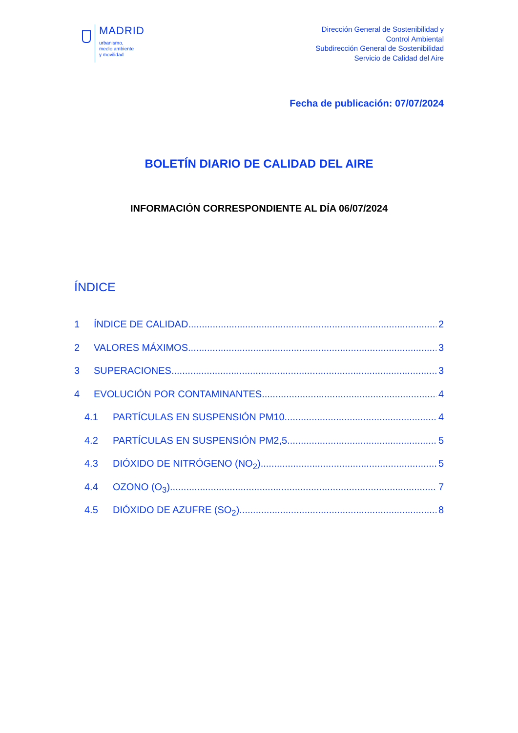MADRID
urbanismo,
medio ambiente
y movilidad
Dirección General de Sostenibilidad y
Control Ambiental
Subdirección General de Sostenibilidad
Servicio de Calidad del Aire
Fecha de publicación: 07/07/2024
BOLETÍN DIARIO DE CALIDAD DEL AIRE
INFORMACIÓN CORRESPONDIENTE AL DÍA 06/07/2024
ÍNDICE
1 ÍNDICE DE CALIDAD 2
2 VALORES MÁXIMOS 3
3 SUPERACIONES 3
4 EVOLUCIÓN POR CONTAMINANTES 4
4.1 PARTÍCULAS EN SUSPENSIÓN PM10 4
4.2 PARTÍCULAS EN SUSPENSIÓN PM2,5 5
4.3 DIÓXIDO DE NITRÓGENO (NO<sub>2</sub>) 5
4.4 OZONO (O<sub>3</sub>) 7
4.5 DIÓXIDO DE AZUFRE (SO<sub>2</sub>) 8